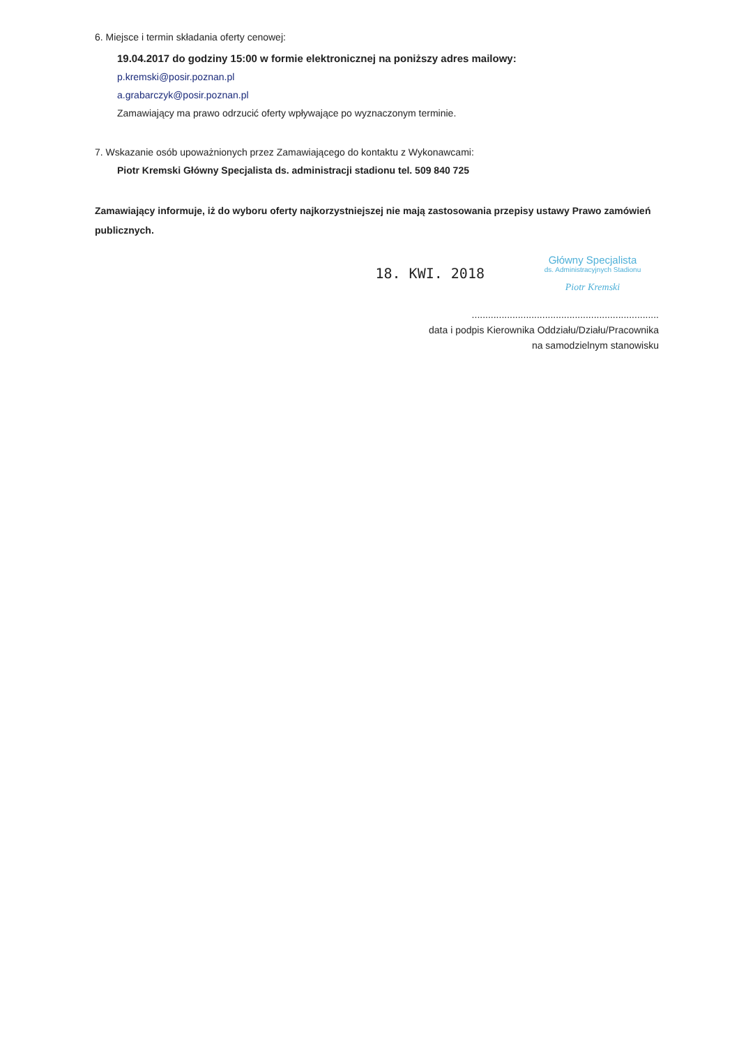6. Miejsce i termin składania oferty cenowej:
19.04.2017 do godziny 15:00 w formie elektronicznej na poniższy adres mailowy:
p.kremski@posir.poznan.pl
a.grabarczyk@posir.poznan.pl
Zamawiający ma prawo odrzucić oferty wpływające po wyznaczonym terminie.
7. Wskazanie osób upoważnionych przez Zamawiającego do kontaktu z Wykonawcami:
Piotr Kremski Główny Specjalista ds. administracji stadionu tel. 509 840 725
Zamawiający informuje, iż do wyboru oferty najkorzystniejszej nie mają zastosowania przepisy ustawy Prawo zamówień publicznych.
18. KWI. 2018
Główny Specjalista
ds. Administracyjnych Stadionu
Piotr Kremski
.....................................................................
data i podpis Kierownika Oddziału/Działu/Pracownika
na samodzielnym stanowisku